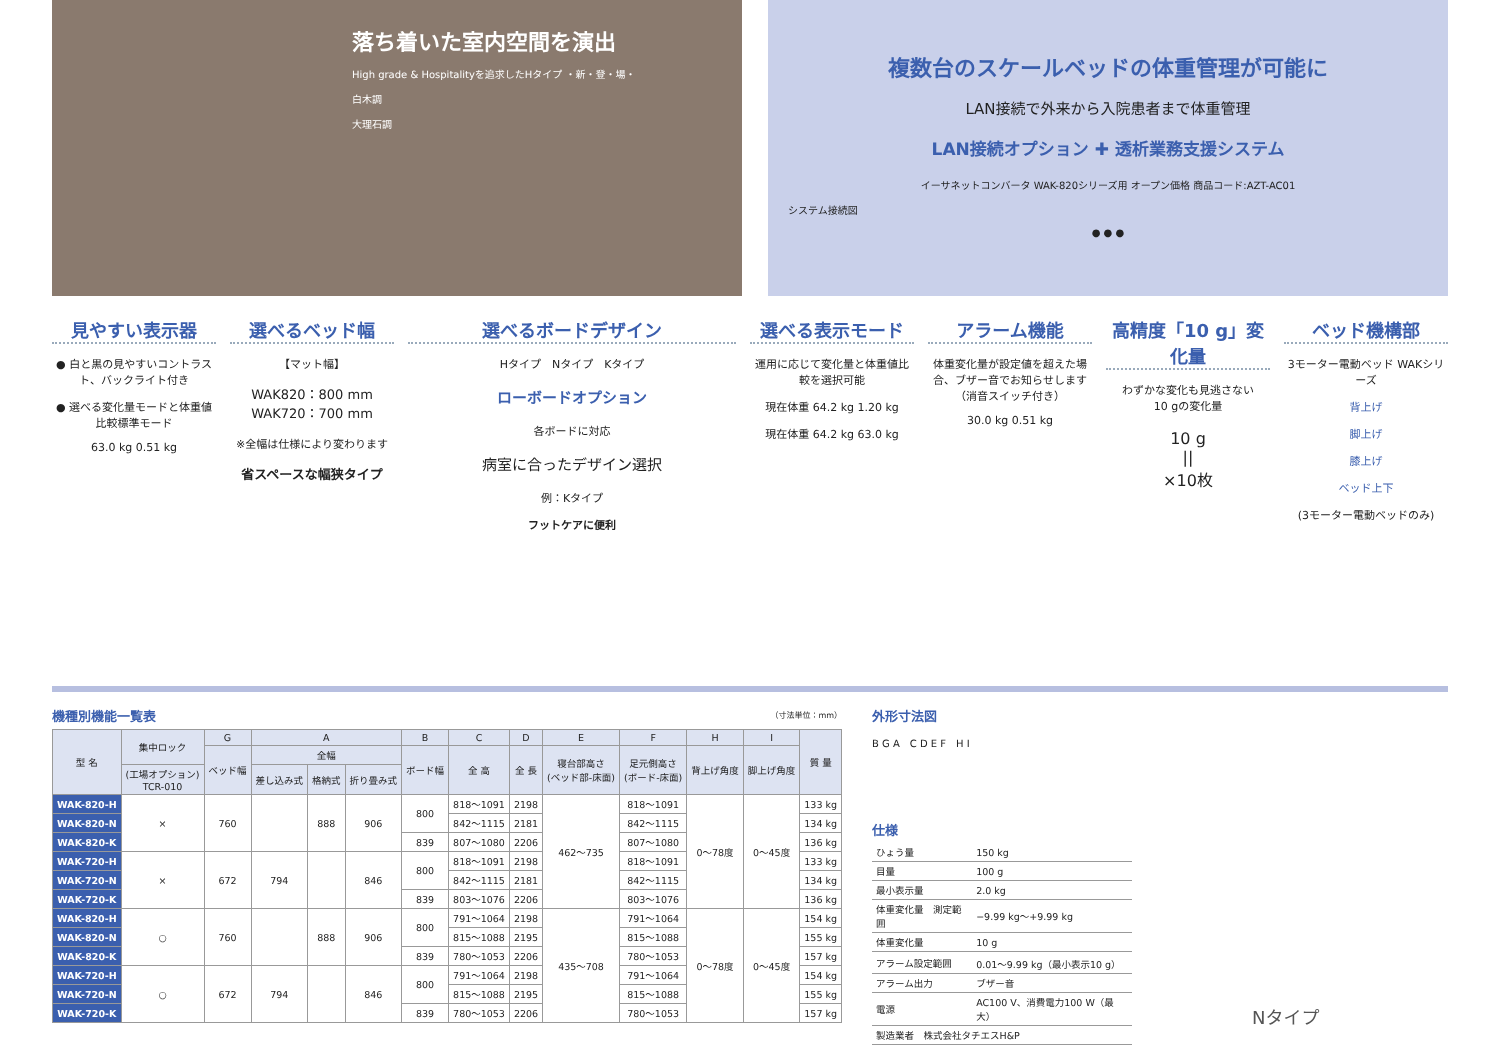落ち着いた室内空間を演出
High grade & Hospitalityを追求したHタイプ ・新・登・場・
白木調
大理石調
複数台のスケールベッドの体重管理が可能に
LAN接続で外来から入院患者まで体重管理
LAN接続オプション ✚ 透析業務支援システム
イーサネットコンバータ WAK-820シリーズ用 オープン価格 商品コード:AZT-AC01
システム接続図
● ● ●
見やすい表示器
● 白と黒の見やすいコントラスト、バックライト付き
● 選べる変化量モードと体重値比較標準モード
63.0 kg 0.51 kg
選べるベッド幅
【マット幅】
WAK820：800 mm
WAK720：700 mm
※全幅は仕様により変わります
省スペースな幅狭タイプ
選べるボードデザイン
Hタイプ　Nタイプ　Kタイプ
ローボードオプション
各ボードに対応
病室に合ったデザイン選択
例：Kタイプ
フットケアに便利
選べる表示モード
運用に応じて変化量と体重値比較を選択可能
現在体重 64.2 kg 1.20 kg
現在体重 64.2 kg 63.0 kg
アラーム機能
体重変化量が設定値を超えた場合、ブザー音でお知らせします（消音スイッチ付き）
30.0 kg 0.51 kg
高精度「10 g」変化量
わずかな変化も見逃さない
10 gの変化量
10 g
||
×10枚
ベッド機構部
3モーター電動ベッド WAKシリーズ
背上げ
脚上げ
膝上げ
ベッド上下
(3モーター電動ベッドのみ)
機種別機能一覧表 （寸法単位：mm）
| 型 名 | 集中ロック | G | A | | | B | C | D | E | F | H | I | 質 量 |
| --- | --- | --- | --- | --- | --- | --- | --- | --- | --- | --- | --- | --- | --- |
| | | ベッド幅 | 全幅 | | | ボード幅 | 全 高 | 全 長 | 寝台部高さ (ベッド部-床面) | 足元側高さ (ボード-床面) | 背上げ角度 | 脚上げ角度 | |
| | (工場オプション) TCR-010 | | 差し込み式 | 格納式 | 折り畳み式 | | | | | | | | |
| WAK-820-H | × | 760 | | 888 | 906 | 800 | 818～1091 | 2198 | 462～735 | 818～1091 | 0～78度 | 0～45度 | 133 kg |
| WAK-820-N | | | | | | | 842～1115 | 2181 | | 842～1115 | | | 134 kg |
| WAK-820-K | | | | | | 839 | 807～1080 | 2206 | | 807～1080 | | | 136 kg |
| WAK-720-H | × | 672 | 794 | | 846 | 800 | 818～1091 | 2198 | | 818～1091 | | | 133 kg |
| WAK-720-N | | | | | | | 842～1115 | 2181 | | 842～1115 | | | 134 kg |
| WAK-720-K | | | | | | 839 | 803～1076 | 2206 | | 803～1076 | | | 136 kg |
| WAK-820-H | ○ | 760 | | 888 | 906 | 800 | 791～1064 | 2198 | 435～708 | 791～1064 | 0～78度 | 0～45度 | 154 kg |
| WAK-820-N | | | | | | | 815～1088 | 2195 | | 815～1088 | | | 155 kg |
| WAK-820-K | | | | | | 839 | 780～1053 | 2206 | | 780～1053 | | | 157 kg |
| WAK-720-H | ○ | 672 | 794 | | 846 | 800 | 791～1064 | 2198 | | 791～1064 | | | 154 kg |
| WAK-720-N | | | | | | | 815～1088 | 2195 | | 815～1088 | | | 155 kg |
| WAK-720-K | | | | | | 839 | 780～1053 | 2206 | | 780～1053 | | | 157 kg |
外形寸法図
B G A　C D E F　H I
仕様
| ひょう量 | 150 kg |
| 目量 | 100 g |
| 最小表示量 | 2.0 kg |
| 体重変化量 測定範囲 | −9.99 kg～+9.99 kg |
| 体重変化量 | 10 g |
| アラーム設定範囲 | 0.01～9.99 kg（最小表示10 g） |
| アラーム出力 | ブザー音 |
| 電源 | AC100 V、消費電力100 W（最大） |
| 製造業者 株式会社タチエスH&P | |
Nタイプ